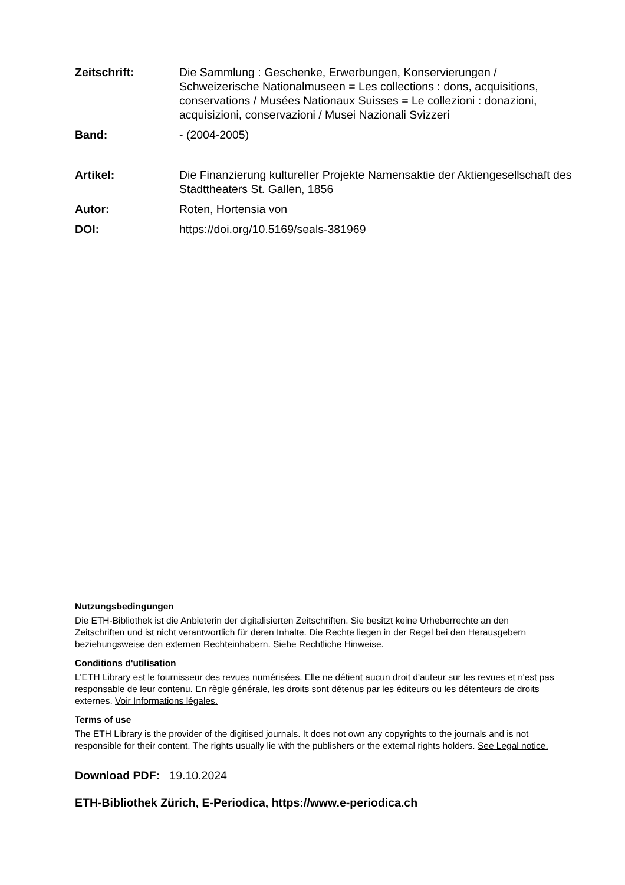Zeitschrift: Die Sammlung : Geschenke, Erwerbungen, Konservierungen / Schweizerische Nationalmuseen = Les collections : dons, acquisitions, conservations / Musées Nationaux Suisses = Le collezioni : donazioni, acquisizioni, conservazioni / Musei Nazionali Svizzeri
Band: - (2004-2005)
Artikel: Die Finanzierung kultureller Projekte Namensaktie der Aktiengesellschaft des Stadttheaters St. Gallen, 1856
Autor: Roten, Hortensia von
DOI: https://doi.org/10.5169/seals-381969
Nutzungsbedingungen
Die ETH-Bibliothek ist die Anbieterin der digitalisierten Zeitschriften. Sie besitzt keine Urheberrechte an den Zeitschriften und ist nicht verantwortlich für deren Inhalte. Die Rechte liegen in der Regel bei den Herausgebern beziehungsweise den externen Rechteinhabern. Siehe Rechtliche Hinweise.
Conditions d'utilisation
L'ETH Library est le fournisseur des revues numérisées. Elle ne détient aucun droit d'auteur sur les revues et n'est pas responsable de leur contenu. En règle générale, les droits sont détenus par les éditeurs ou les détenteurs de droits externes. Voir Informations légales.
Terms of use
The ETH Library is the provider of the digitised journals. It does not own any copyrights to the journals and is not responsible for their content. The rights usually lie with the publishers or the external rights holders. See Legal notice.
Download PDF: 19.10.2024
ETH-Bibliothek Zürich, E-Periodica, https://www.e-periodica.ch